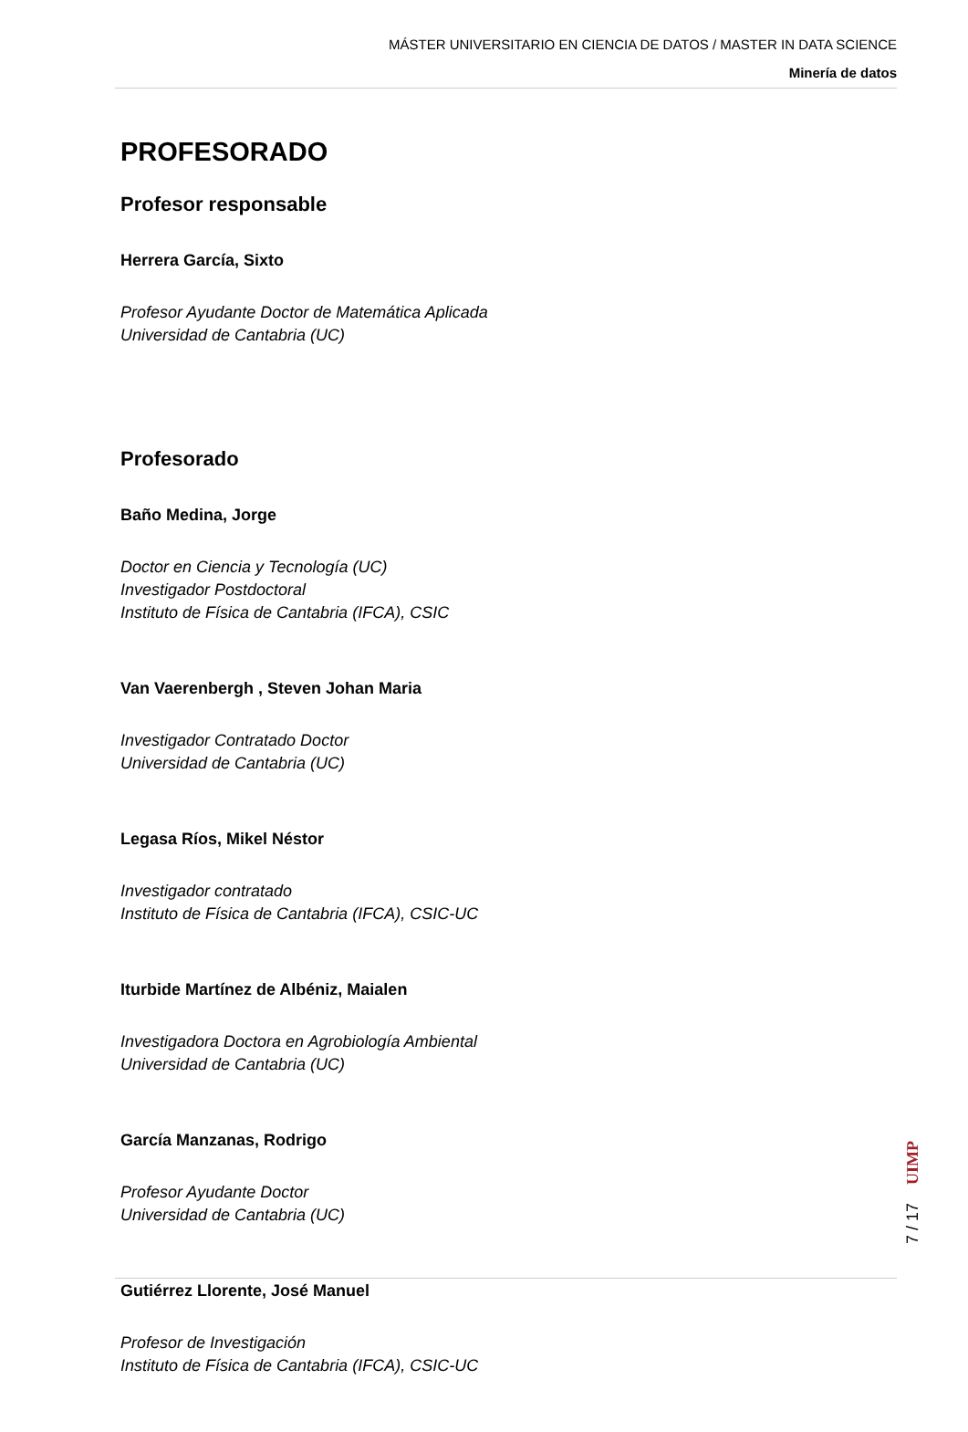MÁSTER UNIVERSITARIO EN CIENCIA DE DATOS / MASTER IN DATA SCIENCE
Minería de datos
PROFESORADO
Profesor responsable
Herrera García, Sixto
Profesor Ayudante Doctor de Matemática Aplicada
Universidad de Cantabria (UC)
Profesorado
Baño Medina, Jorge
Doctor en Ciencia y Tecnología (UC)
Investigador Postdoctoral
Instituto de Física de Cantabria (IFCA), CSIC
Van Vaerenbergh , Steven Johan Maria
Investigador Contratado Doctor
Universidad de Cantabria (UC)
Legasa Ríos, Mikel Néstor
Investigador contratado
Instituto de Física de Cantabria (IFCA), CSIC-UC
Iturbide Martínez de Albéniz, Maialen
Investigadora Doctora en Agrobiología Ambiental
Universidad de Cantabria (UC)
García Manzanas, Rodrigo
Profesor Ayudante Doctor
Universidad de Cantabria (UC)
Gutiérrez Llorente, José Manuel
Profesor de Investigación
Instituto de Física de Cantabria (IFCA), CSIC-UC
UIMP
7 / 17